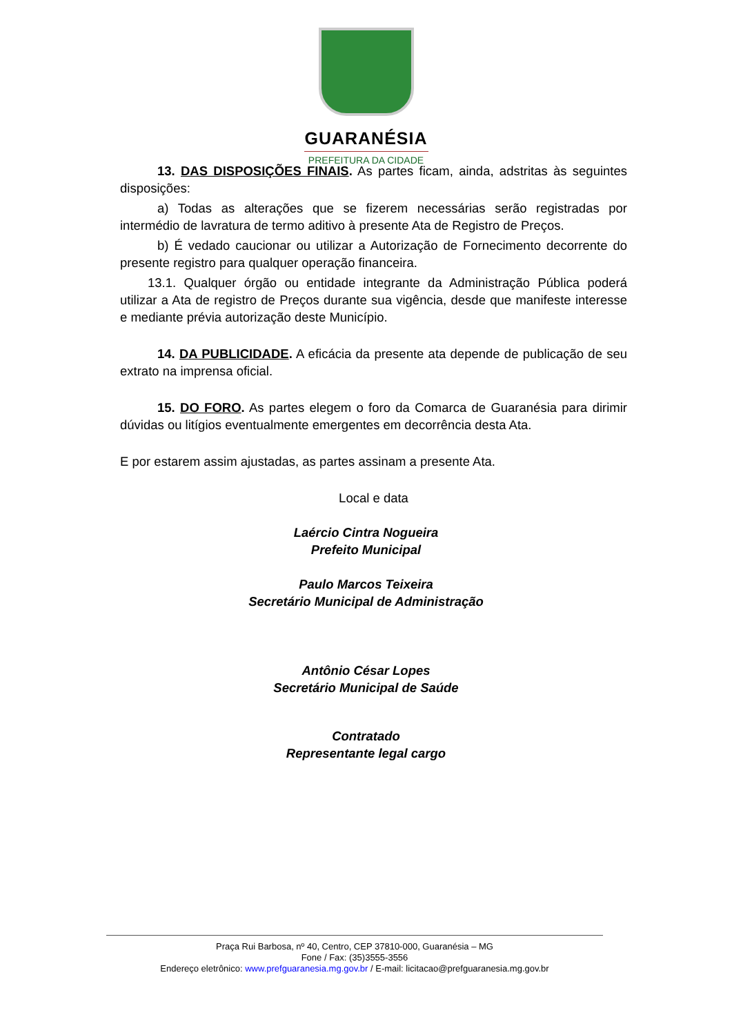GUARANÉSIA
PREFEITURA DA CIDADE
13. DAS DISPOSIÇÕES FINAIS. As partes ficam, ainda, adstritas às seguintes disposições:
a) Todas as alterações que se fizerem necessárias serão registradas por intermédio de lavratura de termo aditivo à presente Ata de Registro de Preços.
b) É vedado caucionar ou utilizar a Autorização de Fornecimento decorrente do presente registro para qualquer operação financeira.
13.1. Qualquer órgão ou entidade integrante da Administração Pública poderá utilizar a Ata de registro de Preços durante sua vigência, desde que manifeste interesse e mediante prévia autorização deste Município.
14. DA PUBLICIDADE. A eficácia da presente ata depende de publicação de seu extrato na imprensa oficial.
15. DO FORO. As partes elegem o foro da Comarca de Guaranésia para dirimir dúvidas ou litígios eventualmente emergentes em decorrência desta Ata.
E por estarem assim ajustadas, as partes assinam a presente Ata.
Local e data
Laércio Cintra Nogueira
Prefeito Municipal
Paulo Marcos Teixeira
Secretário Municipal de Administração
Antônio César Lopes
Secretário Municipal de Saúde
Contratado
Representante legal cargo
Praça Rui Barbosa, nº 40, Centro, CEP 37810-000, Guaranésia – MG
Fone / Fax: (35)3555-3556
Endereço eletrônico: www.prefguaranesia.mg.gov.br / E-mail: licitacao@prefguaranesia.mg.gov.br